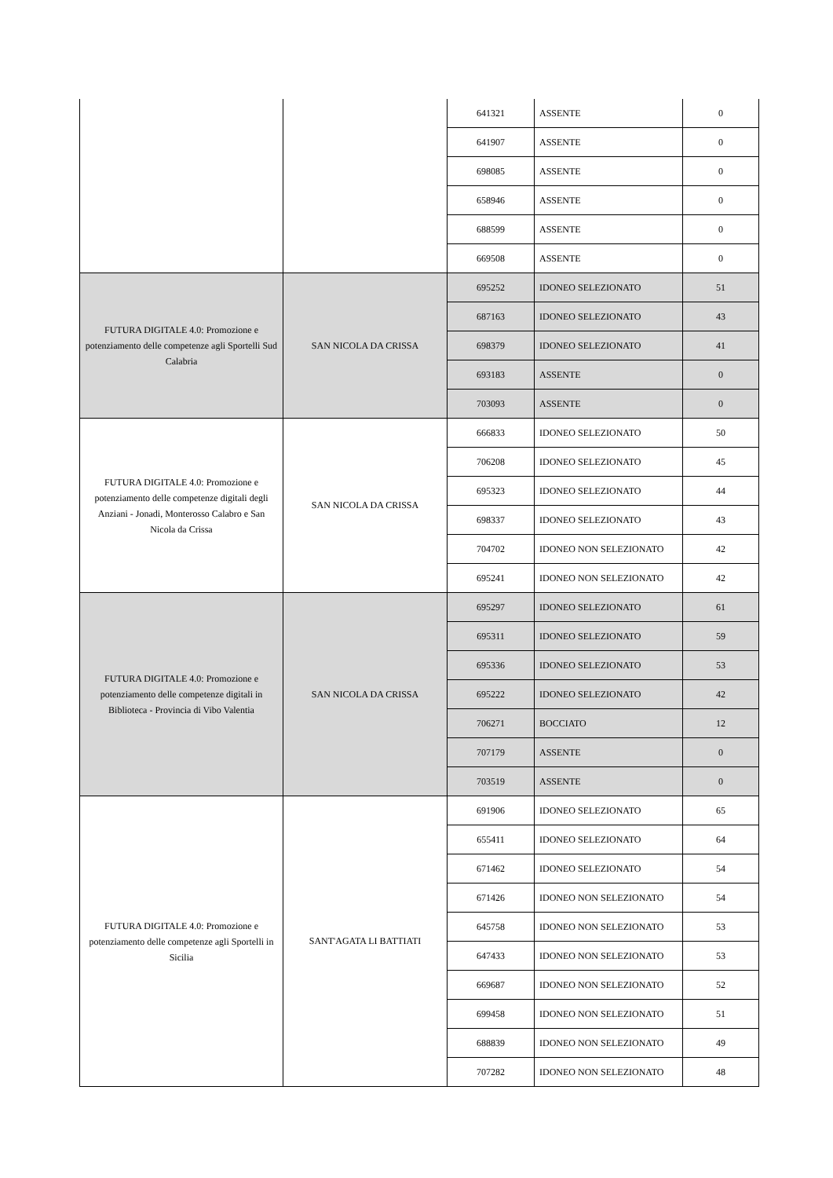| | | 641321 | ASSENTE | 0 |
| | | 641907 | ASSENTE | 0 |
| | | 698085 | ASSENTE | 0 |
| | | 658946 | ASSENTE | 0 |
| | | 688599 | ASSENTE | 0 |
| | | 669508 | ASSENTE | 0 |
| FUTURA DIGITALE 4.0: Promozione e potenziamento delle competenze agli Sportelli Sud Calabria | SAN NICOLA DA CRISSA | 695252 | IDONEO SELEZIONATO | 51 |
| | | 687163 | IDONEO SELEZIONATO | 43 |
| | | 698379 | IDONEO SELEZIONATO | 41 |
| | | 693183 | ASSENTE | 0 |
| | | 703093 | ASSENTE | 0 |
| FUTURA DIGITALE 4.0: Promozione e potenziamento delle competenze digitali degli Anziani - Jonadi, Monterosso Calabro e San Nicola da Crissa | SAN NICOLA DA CRISSA | 666833 | IDONEO SELEZIONATO | 50 |
| | | 706208 | IDONEO SELEZIONATO | 45 |
| | | 695323 | IDONEO SELEZIONATO | 44 |
| | | 698337 | IDONEO SELEZIONATO | 43 |
| | | 704702 | IDONEO NON SELEZIONATO | 42 |
| | | 695241 | IDONEO NON SELEZIONATO | 42 |
| FUTURA DIGITALE 4.0: Promozione e potenziamento delle competenze digitali in Biblioteca - Provincia di Vibo Valentia | SAN NICOLA DA CRISSA | 695297 | IDONEO SELEZIONATO | 61 |
| | | 695311 | IDONEO SELEZIONATO | 59 |
| | | 695336 | IDONEO SELEZIONATO | 53 |
| | | 695222 | IDONEO SELEZIONATO | 42 |
| | | 706271 | BOCCIATO | 12 |
| | | 707179 | ASSENTE | 0 |
| | | 703519 | ASSENTE | 0 |
| FUTURA DIGITALE 4.0: Promozione e potenziamento delle competenze agli Sportelli in Sicilia | SANT'AGATA LI BATTIATI | 691906 | IDONEO SELEZIONATO | 65 |
| | | 655411 | IDONEO SELEZIONATO | 64 |
| | | 671462 | IDONEO SELEZIONATO | 54 |
| | | 671426 | IDONEO NON SELEZIONATO | 54 |
| | | 645758 | IDONEO NON SELEZIONATO | 53 |
| | | 647433 | IDONEO NON SELEZIONATO | 53 |
| | | 669687 | IDONEO NON SELEZIONATO | 52 |
| | | 699458 | IDONEO NON SELEZIONATO | 51 |
| | | 688839 | IDONEO NON SELEZIONATO | 49 |
| | | 707282 | IDONEO NON SELEZIONATO | 48 |